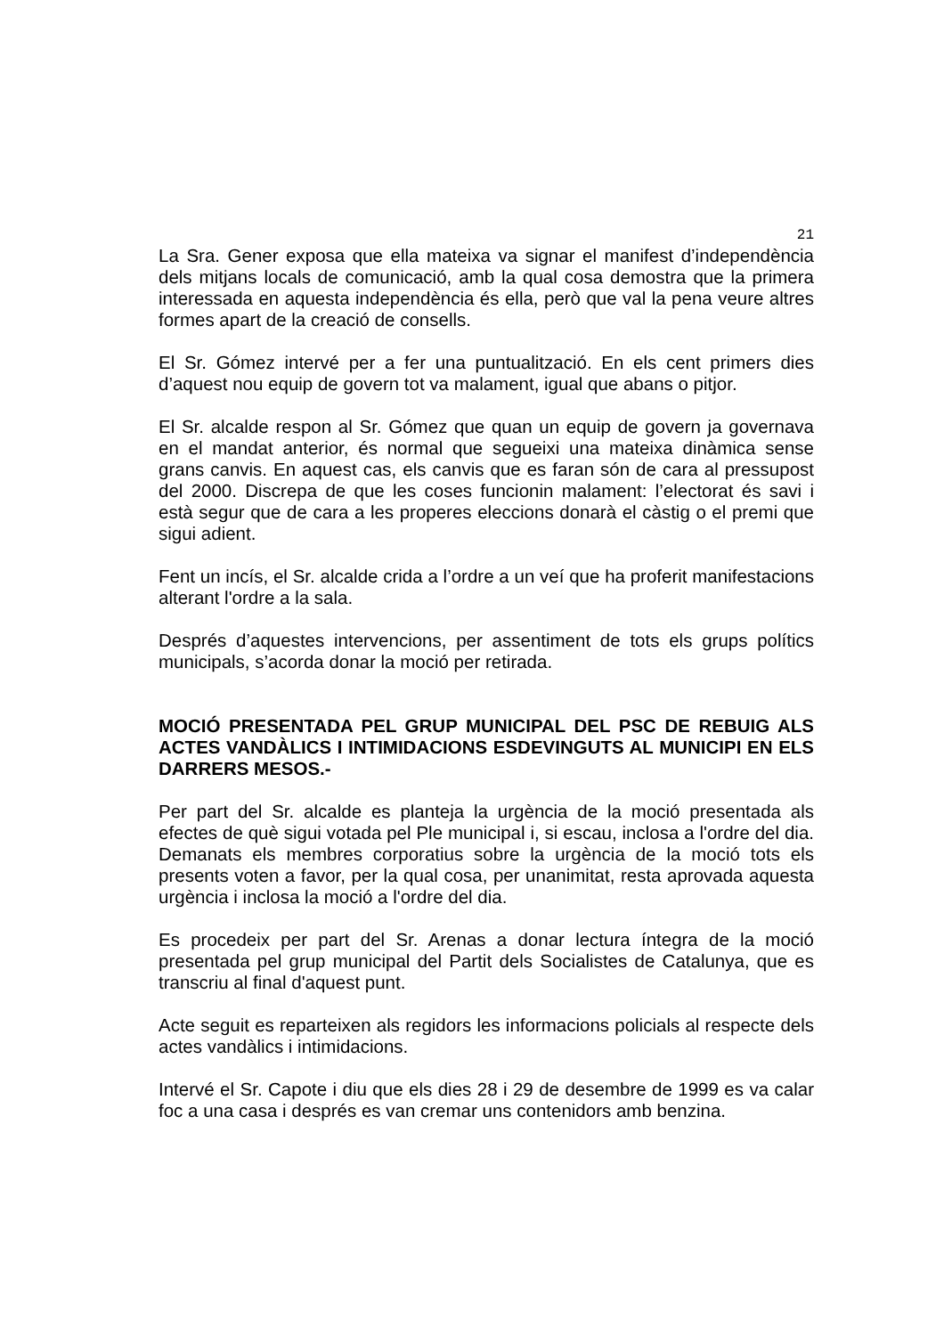21
La Sra. Gener exposa que ella mateixa va signar el manifest d’independència dels mitjans locals de comunicació, amb la qual cosa demostra que la primera interessada en aquesta independència és ella, però que val la pena veure altres formes apart de la creació de consells.
El Sr. Gómez intervé per a fer una puntualització. En els cent primers dies d’aquest nou equip de govern tot va malament, igual que abans o pitjor.
El Sr. alcalde respon al Sr. Gómez que quan un equip de govern ja governava en el mandat anterior, és normal que segueixi una mateixa dinàmica sense grans canvis. En aquest cas, els canvis que es faran són de cara al pressupost del 2000. Discrepa de que les coses funcionin malament: l’electorat és savi i està segur que de cara a les properes eleccions donarà el càstig o el premi que sigui adient.
Fent un incís, el Sr. alcalde crida a l’ordre a un veí que ha proferit manifestacions alterant l'ordre a la sala.
Després d’aquestes intervencions, per assentiment de tots els grups polítics municipals, s’acorda donar la moció per retirada.
MOCIÓ PRESENTADA PEL GRUP MUNICIPAL DEL PSC DE REBUIG ALS ACTES VANDÀLICS I INTIMIDACIONS ESDEVINGUTS AL MUNICIPI EN ELS DARRERS MESOS.-
Per part del Sr. alcalde es planteja la urgència de la moció presentada als efectes de què sigui votada pel Ple municipal i, si escau, inclosa a l'ordre del dia. Demanats els membres corporatius sobre la urgència de la moció tots els presents voten a favor, per la qual cosa, per unanimitat, resta aprovada aquesta urgència i inclosa la moció a l'ordre del dia.
Es procedeix per part del Sr. Arenas a donar lectura íntegra de la moció presentada pel grup municipal del Partit dels Socialistes de Catalunya, que es transcriu al final d'aquest punt.
Acte seguit es reparteixen als regidors les informacions policials al respecte dels actes vandàlics i intimidacions.
Intervé el Sr. Capote i diu que els dies 28 i 29 de desembre de 1999 es va calar foc a una casa i després es van cremar uns contenidors amb benzina.